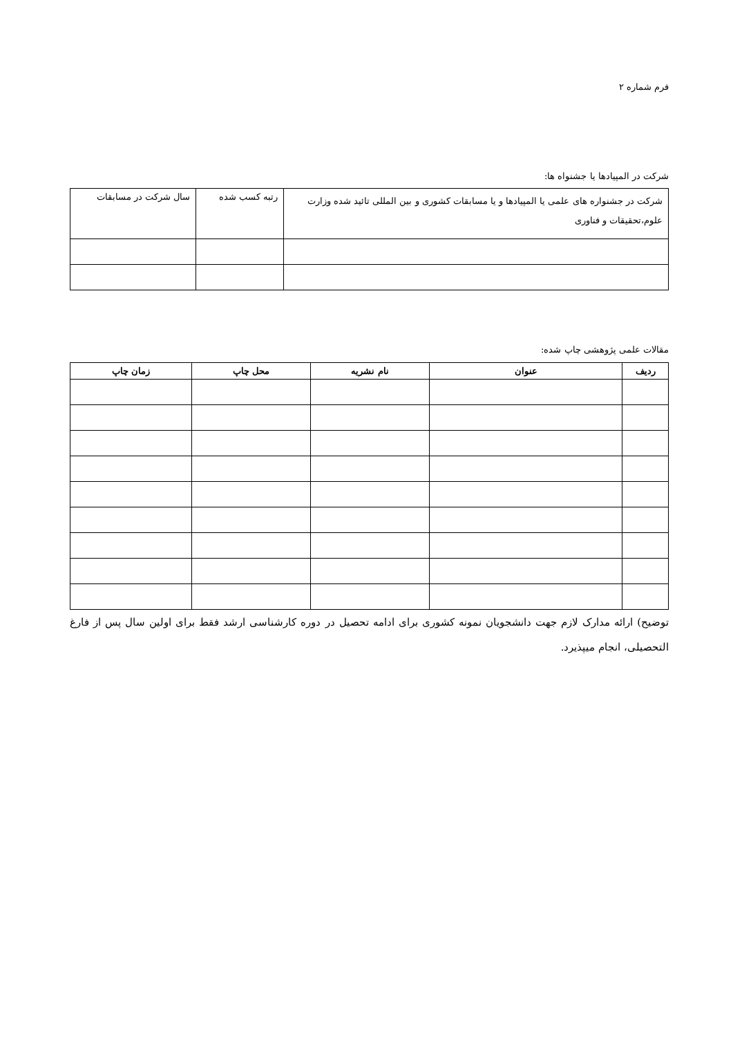فرم شماره ۲
شرکت در المپیادها یا جشنواه ها:
| شرکت در جشنواره های علمی یا المپیادها و یا مسابقات کشوری و بین المللی تائید شده وزارت علوم،تحقیقات و فناوری | رتبه کسب شده | سال شرکت در مسابقات |
مقالات علمی پژوهشی چاپ شده:
| ردیف | عنوان | نام نشریه | محل چاپ | زمان چاپ |
| --- | --- | --- | --- | --- |
توضیح) ارائه مدارک لازم جهت دانشجویان نمونه کشوری برای ادامه تحصیل در دوره کارشناسی ارشد فقط برای اولین سال پس از فارغ التحصیلی، انجام میپذیرد.